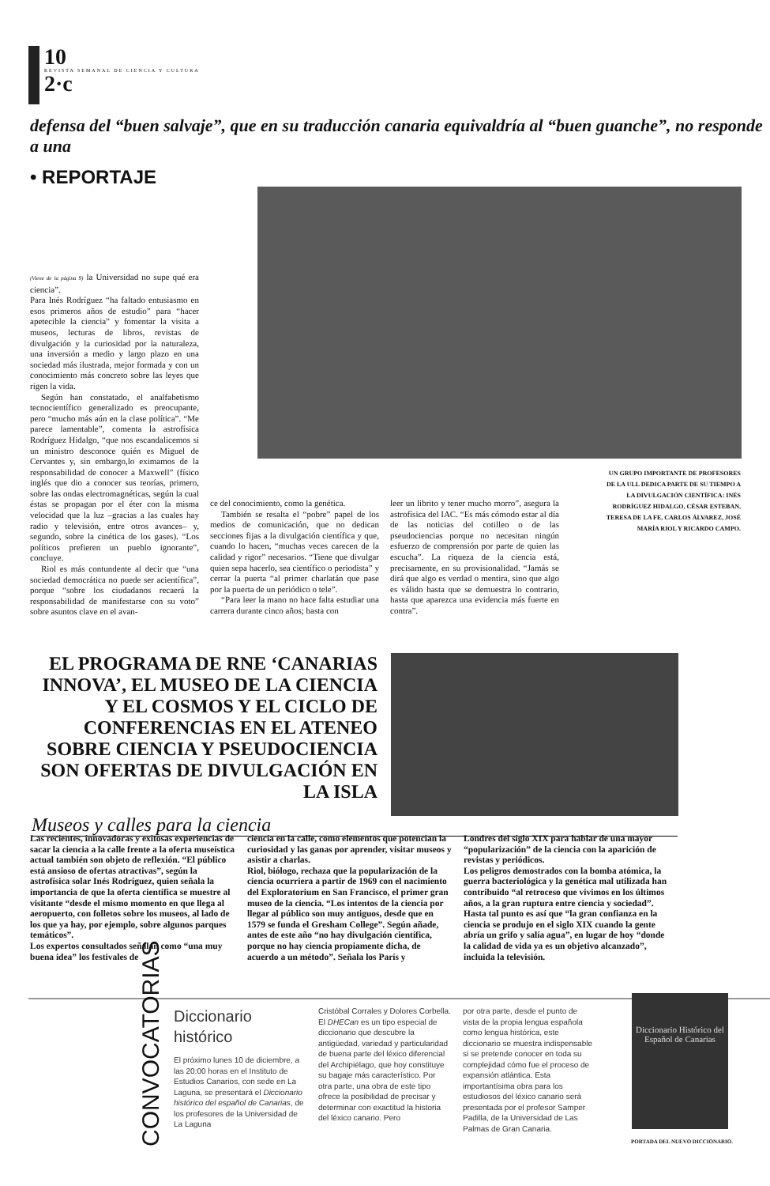10
REVISTA SEMANAL DE CIENCIA Y CULTURA
2·c
defensa del “buen salvaje”, que en su traducción canaria equivaldría al “buen guanche”, no responde a una
• REPORTAJE
(Viene de la página 9) la Universidad no supe qué era ciencia”.
Para Inés Rodríguez “ha faltado entusiasmo en esos primeros años de estudio” para “hacer apetecible la ciencia” y fomentar la visita a museos, lecturas de libros, revistas de divulgación y la curiosidad por la naturaleza, una inversión a medio y largo plazo en una sociedad más ilustrada, mejor formada y con un conocimiento más concreto sobre las leyes que rigen la vida.
Según han constatado, el analfabetismo tecnocientífico generalizado es preocupante, pero “mucho más aún en la clase política”. “Me parece lamentable”, comenta la astrofísica Rodríguez Hidalgo, “que nos escandalicemos si un ministro desconoce quién es Miguel de Cervantes y, sin embargo,lo eximamos de la responsabilidad de conocer a Maxwell” (físico inglés que dio a conocer sus teorías, primero, sobre las ondas electromagnéticas, según la cual éstas se propagan por el éter con la misma velocidad que la luz –gracias a las cuales hay radio y televisión, entre otros avances– y, segundo, sobre la cinética de los gases). “Los políticos prefieren un pueblo ignorante”, concluye.
Riol es más contundente al decir que “una sociedad democrática no puede ser acientífica”, porque “sobre los ciudadanos recaerá la responsabilidad de manifestarse con su voto” sobre asuntos clave en el avan-
ce del conocimiento, como la genética.
También se resalta el “pobre” papel de los medios de comunicación, que no dedican secciones fijas a la divulgación científica y que, cuando lo hacen, “muchas veces carecen de la calidad y rigor” necesarios. “Tiene que divulgar quien sepa hacerlo, sea científico o periodista” y cerrar la puerta “al primer charlatán que pase por la puerta de un periódico o tele”.
“Para leer la mano no hace falta estudiar una carrera durante cinco años; basta con
leer un librito y tener mucho morro”, asegura la astrofísica del IAC. “Es más cómodo estar al día de las noticias del cotilleo o de las pseudociencias porque no necesitan ningún esfuerzo de comprensión por parte de quien las escucha”. La riqueza de la ciencia está, precisamente, en su provisionalidad. “Jamás se dirá que algo es verdad o mentira, sino que algo es válido hasta que se demuestra lo contrario, hasta que aparezca una evidencia más fuerte en contra”.
UN GRUPO IMPORTANTE DE PROFESORES DE LA ULL DEDICA PARTE DE SU TIEMPO A LA DIVULGACIÓN CIENTÍFICA: INÉS RODRÍGUEZ HIDALGO, CÉSAR ESTEBAN, TERESA DE LA FE, CARLOS ÁLVAREZ, JOSÉ MARÍA RIOL Y RICARDO CAMPO.
EL PROGRAMA DE RNE ‘CANARIAS INNOVA’, EL MUSEO DE LA CIENCIA Y EL COSMOS Y EL CICLO DE CONFERENCIAS EN EL ATENEO SOBRE CIENCIA Y PSEUDOCIENCIA SON OFERTAS DE DIVULGACIÓN EN LA ISLA
Museos y calles para la ciencia
Las recientes, innovadoras y exitosas experiencias de sacar la ciencia a la calle frente a la oferta museística actual también son objeto de reflexión. “El público está ansioso de ofertas atractivas”, según la astrofísica solar Inés Rodríguez, quien señala la importancia de que la oferta científica se muestre al visitante “desde el mismo momento en que llega al aeropuerto, con folletos sobre los museos, al lado de los que ya hay, por ejemplo, sobre algunos parques temáticos”.
Los expertos consultados señalan como “una muy buena idea” los festivales de
ciencia en la calle, como elementos que potencian la curiosidad y las ganas por aprender, visitar museos y asistir a charlas.
Riol, biólogo, rechaza que la popularización de la ciencia ocurriera a partir de 1969 con el nacimiento del Exploratorium en San Francisco, el primer gran museo de la ciencia. “Los intentos de la ciencia por llegar al público son muy antiguos, desde que en 1579 se funda el Gresham College”. Según añade, antes de este año “no hay divulgación científica, porque no hay ciencia propiamente dicha, de acuerdo a un método”. Señala los París y
Londres del siglo XIX para hablar de una mayor “popularización” de la ciencia con la aparición de revistas y periódicos.
Los peligros demostrados con la bomba atómica, la guerra bacteriológica y la genética mal utilizada han contribuido “al retroceso que vivimos en los últimos años, a la gran ruptura entre ciencia y sociedad”.
Hasta tal punto es así que “la gran confianza en la ciencia se produjo en el siglo XIX cuando la gente abría un grifo y salía agua”, en lugar de hoy “donde la calidad de vida ya es un objetivo alcanzado”, incluida la televisión.
CONVOCATORIAS
Diccionario histórico
El próximo lunes 10 de diciembre, a las 20:00 horas en el Instituto de Estudios Canarios, con sede en La Laguna, se presentará el Diccionario histórico del español de Canarias, de los profesores de la Universidad de La Laguna
Cristóbal Corrales y Dolores Corbella.
El DHECan es un tipo especial de diccionario que descubre la antigüedad, variedad y particularidad de buena parte del léxico diferencial del Archipiélago, que hoy constituye su bagaje más característico. Por otra parte, una obra de este tipo ofrece la posibilidad de precisar y determinar con exactitud la historia del léxico canario. Pero
por otra parte, desde el punto de vista de la propia lengua española como lengua histórica, este diccionario se muestra indispensable si se pretende conocer en toda su complejidad cómo fue el proceso de expansión atlántica. Esta importantísima obra para los estudiosos del léxico canario será presentada por el profesor Samper Padilla, de la Universidad de Las Palmas de Gran Canaria.
Diccionario Histórico del Español de Canarias
PORTADA DEL NUEVO DICCIONARIO.